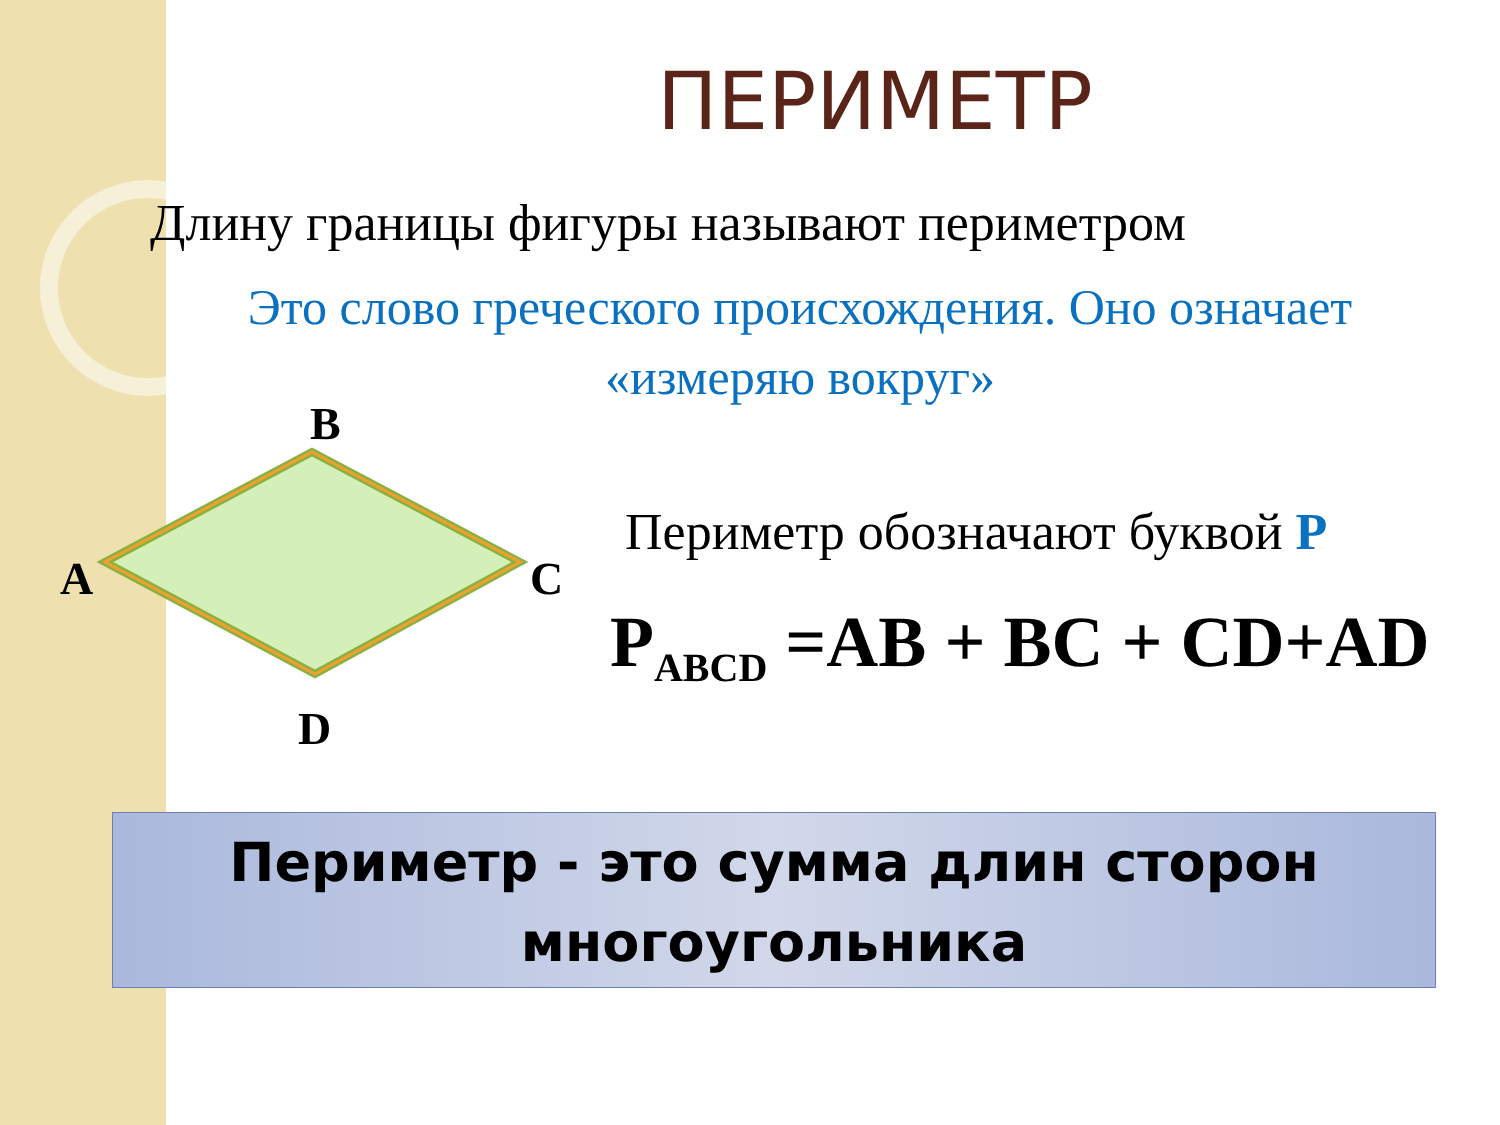ПЕРИМЕТР
Длину границы фигуры называют периметром
Это слово греческого происхождения. Оно означает
«измеряю вокруг»
B
A C
D
Периметр обозначают буквой P
P<sub>ABCD</sub> =AB + BC + CD+AD
Периметр - это сумма длин сторон
многоугольника